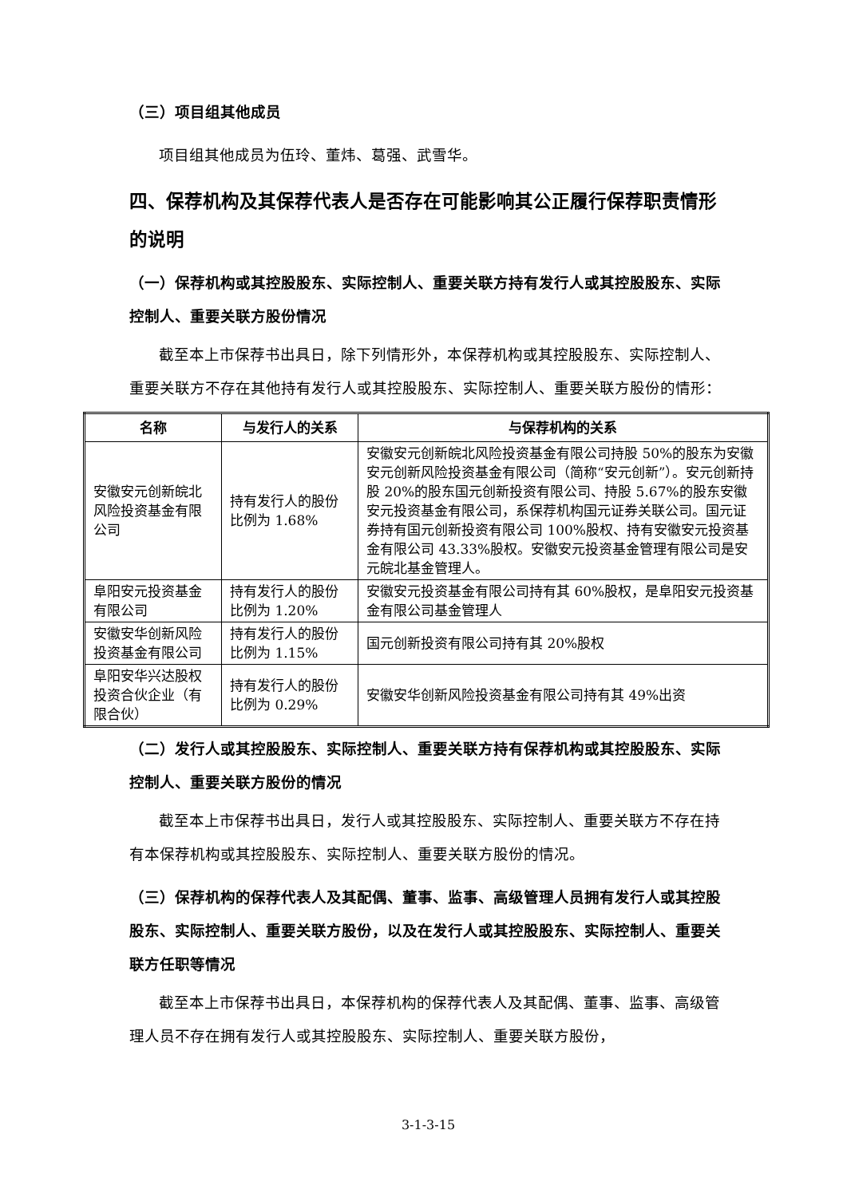（三）项目组其他成员
项目组其他成员为伍玲、董炜、葛强、武雪华。
四、保荐机构及其保荐代表人是否存在可能影响其公正履行保荐职责情形的说明
（一）保荐机构或其控股股东、实际控制人、重要关联方持有发行人或其控股股东、实际控制人、重要关联方股份情况
截至本上市保荐书出具日，除下列情形外，本保荐机构或其控股股东、实际控制人、重要关联方不存在其他持有发行人或其控股股东、实际控制人、重要关联方股份的情形：
| 名称 | 与发行人的关系 | 与保荐机构的关系 |
| --- | --- | --- |
| 安徽安元创新皖北风险投资基金有限公司 | 持有发行人的股份比例为 1.68% | 安徽安元创新皖北风险投资基金有限公司持股 50%的股东为安徽安元创新风险投资基金有限公司（简称“安元创新”）。安元创新持股 20%的股东国元创新投资有限公司、持股 5.67%的股东安徽安元投资基金有限公司，系保荐机构国元证券关联公司。国元证券持有国元创新投资有限公司 100%股权、持有安徽安元投资基金有限公司 43.33%股权。安徽安元投资基金管理有限公司是安元皖北基金管理人。 |
| 阜阳安元投资基金有限公司 | 持有发行人的股份比例为 1.20% | 安徽安元投资基金有限公司持有其 60%股权，是阜阳安元投资基金有限公司基金管理人 |
| 安徽安华创新风险投资基金有限公司 | 持有发行人的股份比例为 1.15% | 国元创新投资有限公司持有其 20%股权 |
| 阜阳安华兴达股权投资合伙企业（有限合伙） | 持有发行人的股份比例为 0.29% | 安徽安华创新风险投资基金有限公司持有其 49%出资 |
（二）发行人或其控股股东、实际控制人、重要关联方持有保荐机构或其控股股东、实际控制人、重要关联方股份的情况
截至本上市保荐书出具日，发行人或其控股股东、实际控制人、重要关联方不存在持有本保荐机构或其控股股东、实际控制人、重要关联方股份的情况。
（三）保荐机构的保荐代表人及其配偶、董事、监事、高级管理人员拥有发行人或其控股股东、实际控制人、重要关联方股份，以及在发行人或其控股股东、实际控制人、重要关联方任职等情况
截至本上市保荐书出具日，本保荐机构的保荐代表人及其配偶、董事、监事、高级管理人员不存在拥有发行人或其控股股东、实际控制人、重要关联方股份，
3-1-3-15